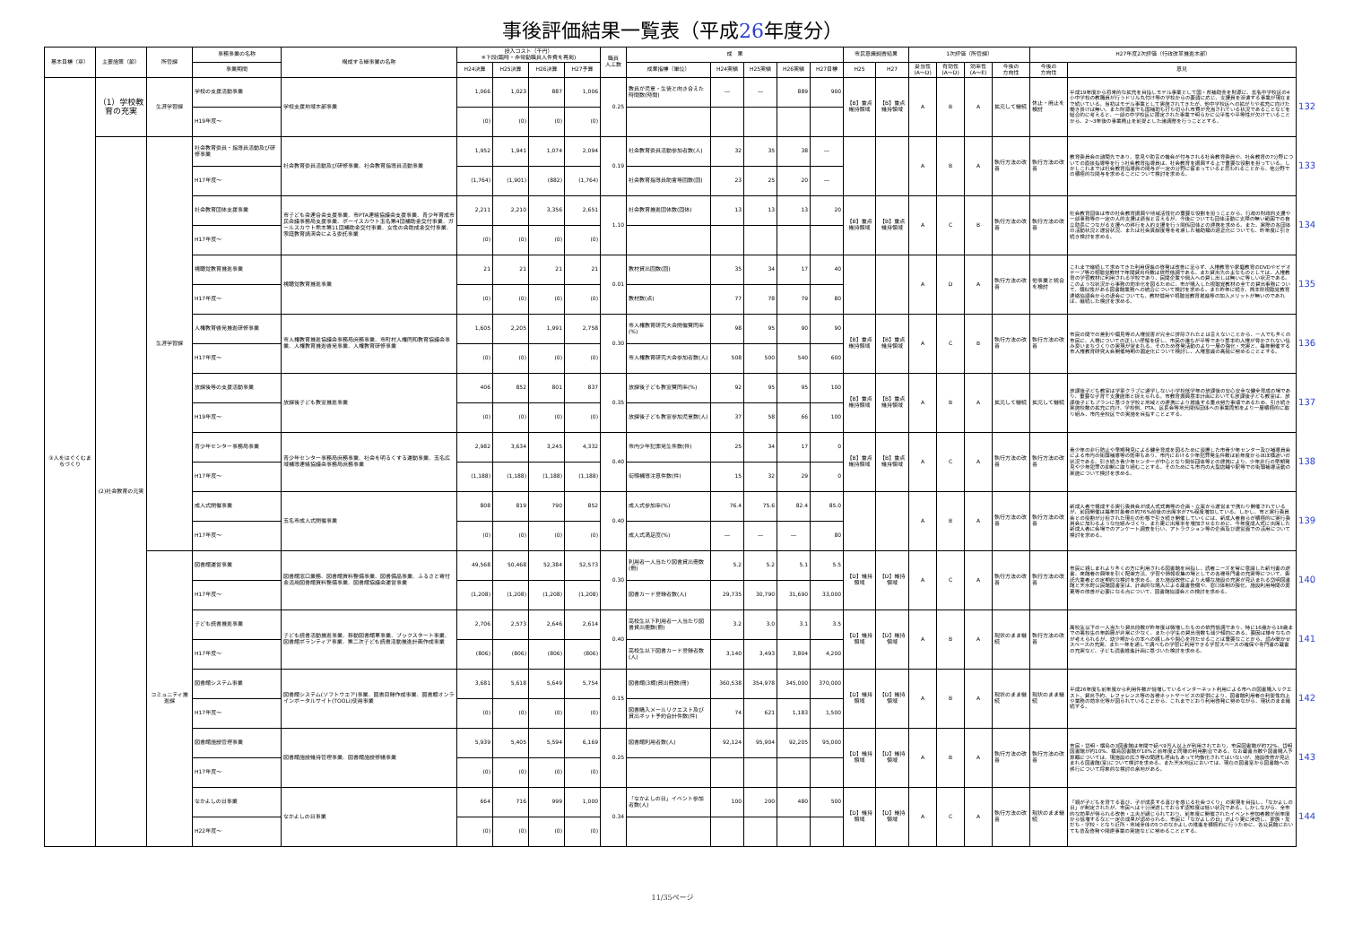事後評価結果一覧表（平成26年度分）
| 基本目標（章） | 主要施策（節） | 所管課 | 事務事業の名称 | 構成する細事業の名称 | 投入コスト（千円） ※下段(臨時・非常勤職員人件費を再掲) | | | | 職員 人工数 | 成 果 | | | | | 市民意識調査結果 | | 1次評価（所管課） | | | | H27年度2次評価（行政改革推進本部） | | |
| --- | --- | --- | --- | --- | --- | --- | --- | --- | --- | --- | --- | --- | --- | --- | --- | --- | --- | --- | --- | --- | --- | --- | --- |
| | | | 事業期間 | | H24決算 | H25決算 | H26決算 | H27予算 | | 成果指標（単位） | H24実績 | H25実績 | H26実績 | H27目標 | H25 | H27 | 妥当性 (A～D) | 有効性 (A～D) | 効率性 (A～E) | 今後の 方向性 | 今後の 方向性 | 意見 | |
| ③人をはぐくむまちづくり | （1）学校教育の充実 | 生涯学習課 | 学校の支援活動事業 | 学校支援地域本部事業 | 1,066 | 1,023 | 887 | 1,006 | 0.25 | 教員が児童・生徒と向き合えた時間数(時間) | ― | ― | 889 | 900 | 【B】重点維持領域 | 【B】重点維持領域 | A | B | A | 拡充して継続 | 休止・廃止を検討 | 平成19年度から将来的な拡充を目指しモデル事業として国・県補助金を財源に、五名中学校区の4小中学校の教職員が行うドリル丸付け等の学校からの要請に応じ、支援員を派遣する事業が現在まで続いている。当初はモデル事業として実施されてきたが、他中学校区への拡がりや拡充に向けた働き掛けは無い。また財源面でも国補助も打ち切られ市費が充当されている状況であることなどを総合的に考えると、一部の中学校区に限定された事業で明らかに公平性や平等性が欠けていることから、2～3年後の事業廃止を前提とした諸調整を行うこととする。 | 132 |
| | | | H19年度～ | | (0) | (0) | (0) | (0) | | | | | | | | | | | | | | | |
| | (2)社会教育の充実 | 生涯学習課 | 社会教育委員・指導員活動及び研修事業 | 社会教育委員活動及び研修事業、社会教育指導員活動事業 | 1,952 | 1,941 | 1,074 | 2,094 | 0.19 | 社会教育委員活動参加者数(人) | 32 | 35 | 38 | ― | | | A | B | A | 執行方法の改善 | 執行方法の改善 | 教育委員会の諮問先であり、意見や助言の機会が付与される社会教育委員や、社会教育の7分野についての直接指導等を行う社会教育指導員は、社会教育を振興する上で重要な役割を担っている。しかしこれまでは社会教育指導員の関与が一定の分野に留まっていると思われることから、他分野での積極的な関与を求めることについて検討を求める。 | 133 |
| | | | H17年度～ | | (1,764) | (1,901) | (882) | (1,764) | | 社会教育指導員助言等回数(回) | 23 | 25 | 20 | ― | | | | | | | | | |
| | | | 社会教育団体支援事業 | 市子ども会連合会支援事業、市PTA連絡協議会支援事業、青少年育成市民会議事務局支援事業、ボーイスカウト玉名第4団補助金交付事業、ガールスカウト熊本第11団補助金交付事業、女性の会助成金交付事業、家庭教育講演会による委託事業 | 2,211 | 2,210 | 3,356 | 2,651 | 1.10 | 社会教育推進団体数(団体) | 13 | 13 | 13 | 20 | 【B】重点維持領域 | 【B】重点維持領域 | A | C | B | 執行方法の改善 | 執行方法の改善 | 社会教育団体は市の社会教育振興や地域活性化の重要な役割を担うことから、行政の財政的支援や一部事務等の一定の人的支援は適当と言えるが、今後についても団体活動に支障の無い範囲での自立助長につながる支援への移行を人的支援を行う関係団体との連携を求める。また、実際の各団体の活動状況と運営状況、または社会貢献度等を考慮した補助額の適正化についても、昨年度に引き続き検討を求める。 | 134 |
| | | | H17年度～ | | (0) | (0) | (0) | (0) | | | | | | | | | | | | | | | |
| | | | 視聴覚教育推進事業 | 視聴覚教育推進事業 | 21 | 21 | 21 | 21 | 0.01 | 教材貸出回数(回) | 35 | 34 | 17 | 40 | | | A | D | A | 執行方法の改善 | 他事業と統合を検討 | これまで継続して求めてきた利用促進の啓発は改善に至らず、人権教育や家庭教育のDVDやビデオテープ等の視聴覚教材で年間貸出件数は依然低調である。また貸出先の主なものとしては、人権教育の学習教材に利用される学校であり、民間企業や個人への貸し出しは無いに等しい状況である。このような状況から事務の効率化を図るために、市が購入した視聴覚教材の全ての貸出事務について、類似性がある図書館業務への統合について検討を求める。また昨年に続き、熊本県視聴覚教育連絡協議会からの退会についても、教材借用や視聴覚教育推進等の加入メリットが無いのであれば、継続した検討を求める。 | 135 |
| | | | H17年度～ | | (0) | (0) | (0) | (0) | | 教材数(点) | 77 | 78 | 79 | 80 | | | | | | | | | |
| | | | 人権教育啓発推進研修事業 | 市人権教育推進協議会事務局庶務事業、市町村人権同和教育協議会事業、人権教育推進啓発事業、人権教育研修事業 | 1,605 | 2,205 | 1,991 | 2,758 | 0.30 | 市人権教育研究大会開催賛同率(%) | 98 | 95 | 90 | 90 | 【B】重点維持領域 | 【B】重点維持領域 | A | C | B | 執行方法の改善 | 執行方法の改善 | 市民の間での差別や偏見等の人権侵害が完全に排除されたとは言えないことから、一人でも多くの市民に、人権についての正しい理解を促し、市民の誰もが平等であり基本的人権が脅かされない住み良いまちづくりの実現が望まれる。そのため啓発活動のより一層の強化・充実と、毎年開催する市人権教育研究大会開催時期の固定化について検討し、人権意識の高揚に努めることとする。 | 136 |
| | | | H17年度～ | | (0) | (0) | (0) | (0) | | 市人権教育研究大会参加者数(人) | 508 | 500 | 540 | 600 | | | | | | | | | |
| | | | 放課後等の支援活動事業 | 放課後子ども教室推進事業 | 406 | 852 | 801 | 837 | 0.35 | 放課後子ども教室賛同率(%) | 92 | 95 | 95 | 100 | 【B】重点維持領域 | 【B】重点維持領域 | A | B | A | 拡充して継続 | 拡充して継続 | 放課後子ども教室は学童クラブに通学しない小学校低学年の放課後の安心安全な健全育成の場であり、重要な子育て支援施策と捉えられる。市教育振興基本計画においても放課後子ども教室は、放課後子どもプランに基づき学校と地域との連携により推進する重点努力事項であるため、引き続き実施校数の拡充に向け、学校側、PTA、区長会等地元関係団体への事業周知をより一層積極的に取り組み、市内全校区での実施を目指すこととする。 | 137 |
| | | | H19年度～ | | (0) | (0) | (0) | (0) | | 放課後子ども教室参加児童数(人) | 37 | 58 | 66 | 100 | | | | | | | | | |
| | | | 青少年センター事務局事業 | 青少年センター事務局庶務事業、社会を明るくする運動事業、玉名広域補導連絡協議会事務局庶務事業 | 2,982 | 3,634 | 3,245 | 4,332 | 0.40 | 市内少年犯罪発生件数(件) | 25 | 34 | 17 | 0 | 【B】重点維持領域 | 【B】重点維持領域 | A | C | A | 執行方法の改善 | 執行方法の改善 | 青少年の非行防止や早期発見による健全育成を図るために設置した市青少年センター及び補導員会による市内の街頭補導等の効果もあり、市内における少年犯罪発生件数は前年度からほぼ横這いの状況である。引き続き青少年センターが中心となり関係団体等との連携により、少年非行の早期発見や少年犯罪の抑制に取り組むことする。そのためにも市内の大型店舗や駅等での街頭補導活動の実施について検討を求める。 | 138 |
| | | | H17年度～ | | (1,188) | (1,188) | (1,188) | (1,188) | | 街頭補導注意件数(件) | 15 | 32 | 29 | 0 | | | | | | | | | |
| | | | 成人式開催事業 | 玉名市成人式開催事業 | 808 | 819 | 790 | 852 | 0.40 | 成人式参加率(%) | 76.4 | 75.6 | 82.4 | 85.0 | | | A | B | A | 執行方法の改善 | 執行方法の改善 | 新成人者で構成する実行委員会が成人式式典等の企画・立案から運営まで携わり開催されているが、前回開催は毎年対象者の約76%前後の出席率が7%程度増加している。しかし、市と実行委員会との役割が分担された現在の形態で引き続き開催していくには、新成人者自らが積極的に実行委員会に加わるような仕組みづくり、また更に出席率を増加させるために、今年度成人式に出席した新成人者に会場でのアンケート調査を行い、アトラクション等の企画及び運営面での活用について検討を求める。 | 139 |
| | | | H17年度～ | | (0) | (0) | (0) | (0) | | 成人式満足度(%) | ― | ― | ― | 80 | | | | | | | | | |
| | | コミュニティ推進課 | 図書館運営事業 | 図書館窓口業務、図書館資料整備事業、図書備品事業、ふるさと寄付金活用図書館資料整備事業、図書館協議会運営事業 | 49,568 | 50,468 | 52,384 | 52,573 | 0.30 | 利用者一人当たり図書貸出冊数(冊) | 5.2 | 5.2 | 5.1 | 5.5 | 【D】維持領域 | 【D】維持領域 | A | C | A | 執行方法の改善 | 執行方法の改善 | 市民に親しまれより多くの方に利用される図書館を目指し、読者ニーズを常に意識した新刊書の選書、来館者の興味を引く配架方法、学習や情報収集の場としての各種専門書の充実等について、委託先業者との定期的な検討を求める。また施設改修により大幅な施設の充実が見込まれる岱明図書館と天水町公民館図書室は、計画的な購入による蔵書整備や、窓口体制の強化、施設利用時間の変更等の改善が必要になる点について、図書館協議会との検討を求める。 | 140 |
| | | | H17年度～ | | (1,208) | (1,208) | (1,208) | (1,208) | | 図書カード登録者数(人) | 29,735 | 30,790 | 31,690 | 33,000 | | | | | | | | | |
| | | | 子ども読書推進事業 | 子ども読書活動推進事業、移動図書館車事業、ブックスタート事業、図書館ボランティア事業、第二次子ども読書活動推進計画作成事業 | 2,706 | 2,573 | 2,646 | 2,614 | 0.40 | 高校生以下利用者一人当たり図書貸出冊数(冊) | 3.2 | 3.0 | 3.1 | 3.5 | 【D】維持領域 | 【D】維持領域 | A | B | A | 現状のまま継続 | 執行方法の改善 | 高校生以下の一人当たり貸出冊数が昨年度は微増したものの依然低調であり、特に16歳から18歳までの高校生の年齢層が非常に少なく、また小学生の貸出冊数も減少傾向にある。要因は様々なものが考えられるが、幼少期からの本への親しみや関心を持たせることは重要なことから、読み聞かせスペースの充実、また一年を通して調べもの学習に利用できる学習スペースの確保や専門書の蔵書の充実など、子ども読書推進計画に基づいた検討を求める。 | 141 |
| | | | H17年度～ | | (806) | (806) | (806) | (806) | | 高校生以下図書カード登録者数(人) | 3,140 | 3,493 | 3,804 | 4,200 | | | | | | | | | |
| | | | 図書館システム事業 | 図書館システム(ソフトウエア)事業、図書目録作成事業、図書館オンラインポータルサイト(TOOLi)使用事業 | 3,681 | 5,618 | 5,649 | 5,754 | 0.15 | 図書館(3館)貸出冊数(冊) | 360,538 | 354,978 | 345,000 | 370,000 | 【D】維持領域 | 【D】維持領域 | A | B | A | 現状のまま継続 | 現状のまま継続 | 平成26年度も前年度から利用件数が倍増しているインターネット利用による市への図書購入リクエスト、貸出予約、レファレンス等の各種ネットサービスの提供により、図書館利用者の利便性向上や業務の効率化等が図られていることから、これまでどおり利用啓発に努めながら、現状のまま継続する。 | 142 |
| | | | H17年度～ | | (0) | (0) | (0) | (0) | | 図書購入メールリクエスト及び貸出ネット予約合計件数(件) | 74 | 621 | 1,183 | 1,500 | | | | | | | | | |
| | | | 図書館施設管理事業 | 図書館施設維持管理事業、図書館施設修繕事業 | 5,939 | 5,405 | 5,594 | 6,169 | 0.25 | 図書館利用者数(人) | 92,124 | 95,904 | 92,205 | 95,000 | 【D】維持領域 | 【D】維持領域 | A | B | A | 執行方法の改善 | 執行方法の改善 | 市民・岱明・横島の3図書館は年間で延べ9万人以上が利用されており、市民図書館が約72%、岱明図書館が約10%、横島図書館が18%と前年度と同様の利用割合である。なお蔵書点数や図書購入予算額については、現施設の広さ等の問題も理由もあって均衡化されてはいないが、施設改修が見込まれる図書館(室)について検討を求める。また天水地区においては、現在の図書室から図書館への移行について将来的な検討の余地がある。 | 143 |
| | | | H17年度～ | | (0) | (0) | (0) | (0) | | | | | | | | | | | | | | | |
| | | | なかよしの日事業 | なかよしの日事業 | 664 | 716 | 999 | 1,000 | 0.34 | 「なかよしの日」イベント参加者数(人) | 100 | 200 | 480 | 500 | 【D】維持領域 | 【D】維持領域 | A | C | A | 執行方法の改善 | 現状のまま継続 | 「親が子どもを育てる喜び、子が成長する喜びを感じる社会づくり」の実現を目指し、「なかよしの日」が制定されたが、市民へは十分浸透しておらず認知度は低い状況である。しかしながら、全市的な効果が得られる改善・工夫が講じられており、前年度に開催されたイベント参加者数が前年度から倍増するなど一定の成果が認められる。市民に「なかよしの日」がより更に浸透し、家族・友だち・学校・となり近所・地域全体の5つのなかよしの推進を積極的に行うために、各公民館においても普及啓発や関連事業の実施などに努めることとする。 | 144 |
| | | | H22年度～ | | (0) | (0) | (0) | (0) | | | | | | | | | | | | | | | |
11/35ページ